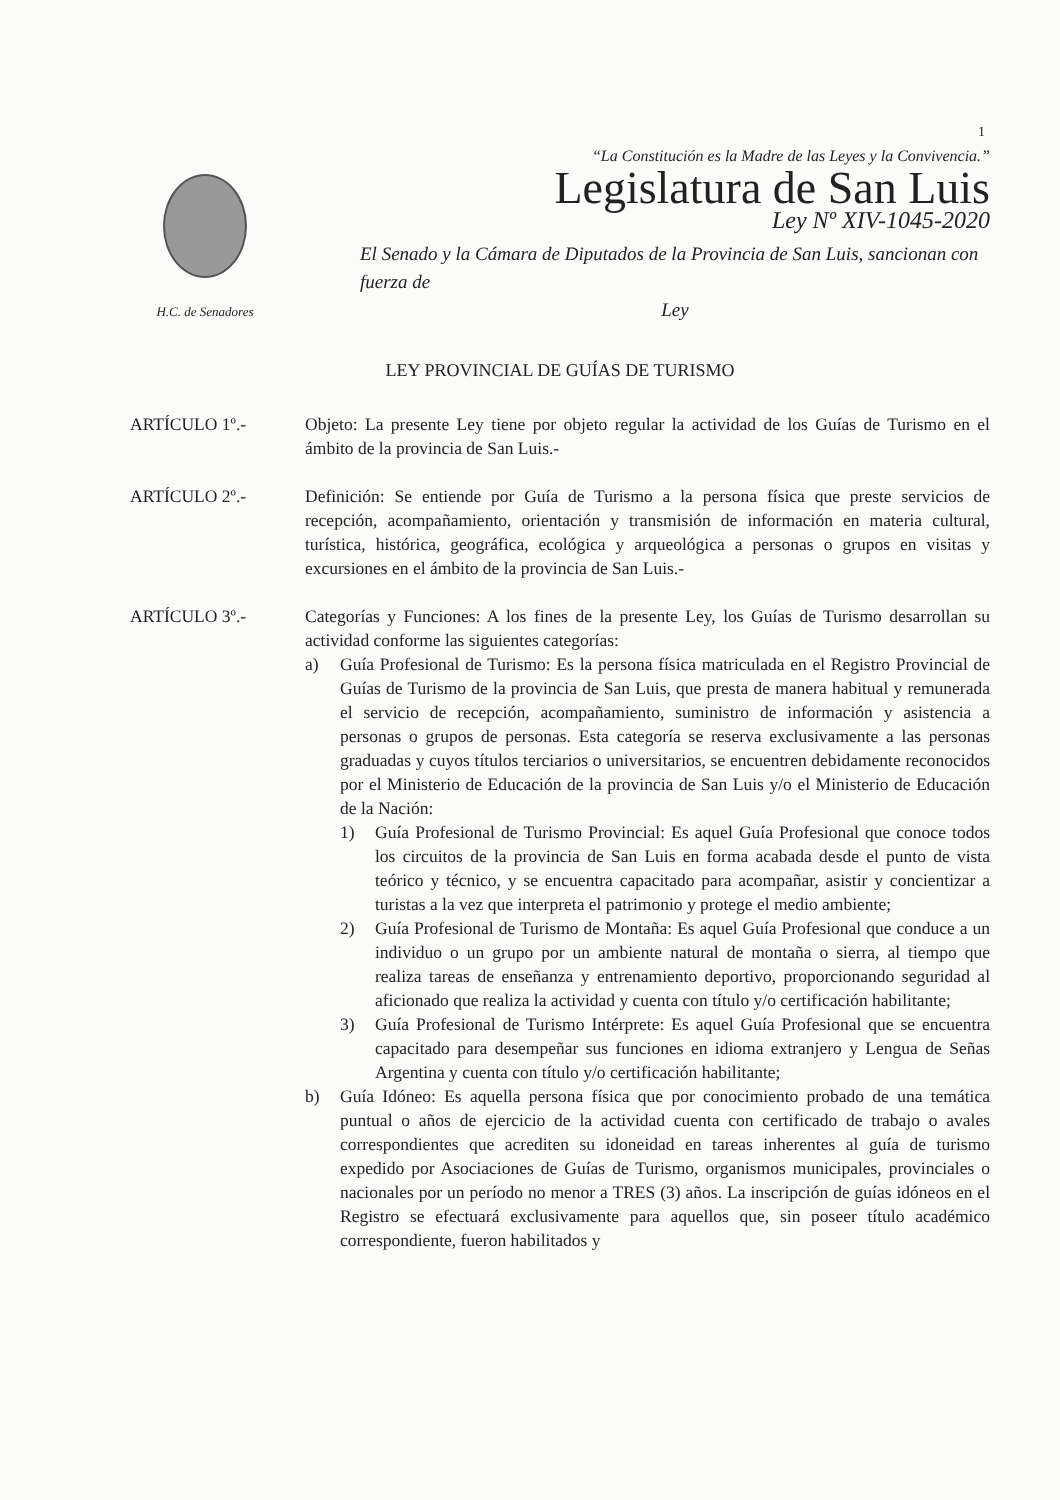1
H.C. de Senadores
“La Constitución es la Madre de las Leyes y la Convivencia.”
Legislatura de San Luis
Ley Nº XIV-1045-2020
El Senado y la Cámara de Diputados de la Provincia de San Luis, sancionan con fuerza de
Ley
LEY PROVINCIAL DE GUÍAS DE TURISMO
ARTÍCULO 1º.- Objeto: La presente Ley tiene por objeto regular la actividad de los Guías de Turismo en el ámbito de la provincia de San Luis.-
ARTÍCULO 2º.- Definición: Se entiende por Guía de Turismo a la persona física que preste servicios de recepción, acompañamiento, orientación y transmisión de información en materia cultural, turística, histórica, geográfica, ecológica y arqueológica a personas o grupos en visitas y excursiones en el ámbito de la provincia de San Luis.-
ARTÍCULO 3º.- Categorías y Funciones: A los fines de la presente Ley, los Guías de Turismo desarrollan su actividad conforme las siguientes categorías:
a) Guía Profesional de Turismo: Es la persona física matriculada en el Registro Provincial de Guías de Turismo de la provincia de San Luis, que presta de manera habitual y remunerada el servicio de recepción, acompañamiento, suministro de información y asistencia a personas o grupos de personas. Esta categoría se reserva exclusivamente a las personas graduadas y cuyos títulos terciarios o universitarios, se encuentren debidamente reconocidos por el Ministerio de Educación de la provincia de San Luis y/o el Ministerio de Educación de la Nación:
1) Guía Profesional de Turismo Provincial: Es aquel Guía Profesional que conoce todos los circuitos de la provincia de San Luis en forma acabada desde el punto de vista teórico y técnico, y se encuentra capacitado para acompañar, asistir y concientizar a turistas a la vez que interpreta el patrimonio y protege el medio ambiente;
2) Guía Profesional de Turismo de Montaña: Es aquel Guía Profesional que conduce a un individuo o un grupo por un ambiente natural de montaña o sierra, al tiempo que realiza tareas de enseñanza y entrenamiento deportivo, proporcionando seguridad al aficionado que realiza la actividad y cuenta con título y/o certificación habilitante;
3) Guía Profesional de Turismo Intérprete: Es aquel Guía Profesional que se encuentra capacitado para desempeñar sus funciones en idioma extranjero y Lengua de Señas Argentina y cuenta con título y/o certificación habilitante;
b) Guía Idóneo: Es aquella persona física que por conocimiento probado de una temática puntual o años de ejercicio de la actividad cuenta con certificado de trabajo o avales correspondientes que acrediten su idoneidad en tareas inherentes al guía de turismo expedido por Asociaciones de Guías de Turismo, organismos municipales, provinciales o nacionales por un período no menor a TRES (3) años. La inscripción de guías idóneos en el Registro se efectuará exclusivamente para aquellos que, sin poseer título académico correspondiente, fueron habilitados y